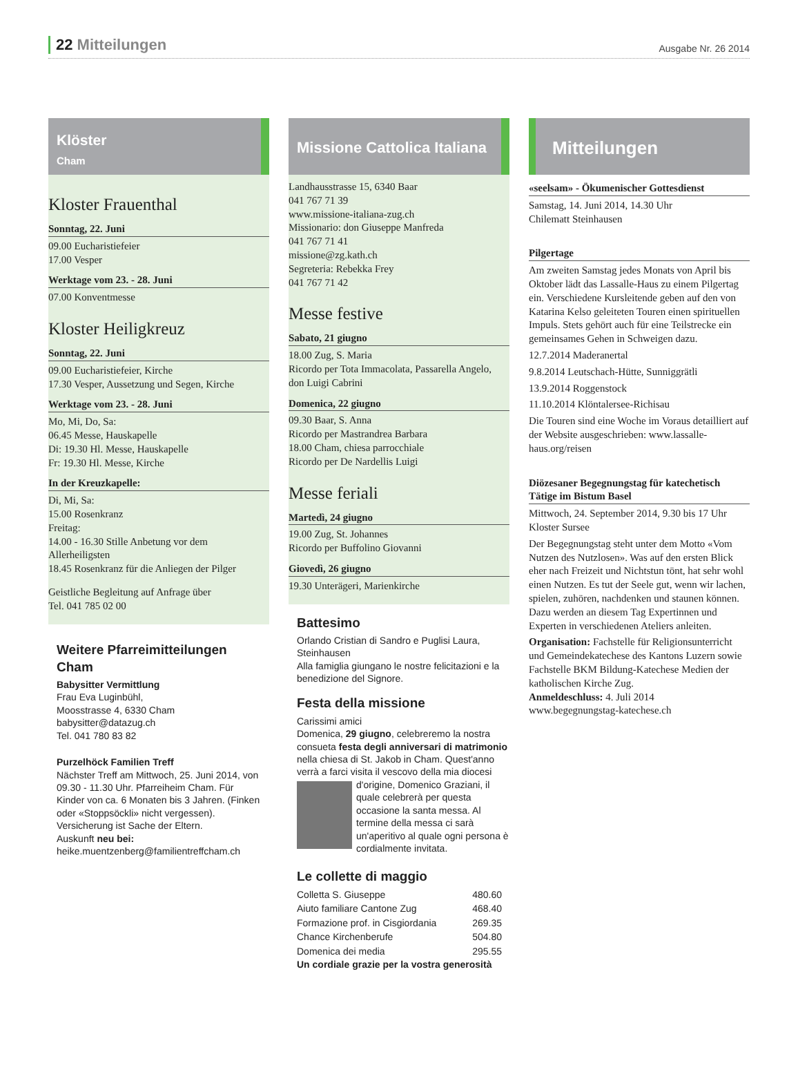22 Mitteilungen
Ausgabe Nr. 26 2014
Klöster
Cham
Kloster Frauenthal
Sonntag, 22. Juni
09.00 Eucharistiefeier
17.00 Vesper
Werktage vom 23. - 28. Juni
07.00 Konventmesse
Kloster Heiligkreuz
Sonntag, 22. Juni
09.00 Eucharistiefeier, Kirche
17.30 Vesper, Aussetzung und Segen, Kirche
Werktage vom 23. - 28. Juni
Mo, Mi, Do, Sa:
06.45 Messe, Hauskapelle
Di: 19.30 Hl. Messe, Hauskapelle
Fr: 19.30 Hl. Messe, Kirche
In der Kreuzkapelle:
Di, Mi, Sa:
15.00 Rosenkranz
Freitag:
14.00 - 16.30 Stille Anbetung vor dem Allerheiligsten
18.45 Rosenkranz für die Anliegen der Pilger
Geistliche Begleitung auf Anfrage über
Tel. 041 785 02 00
Weitere Pfarreimitteilungen Cham
Babysitter Vermittlung
Frau Eva Luginbühl,
Moosstrasse 4, 6330 Cham
babysitter@datazug.ch
Tel. 041 780 83 82
Purzelhöck Familien Treff
Nächster Treff am Mittwoch, 25. Juni 2014, von 09.30 - 11.30 Uhr. Pfarreiheim Cham. Für Kinder von ca. 6 Monaten bis 3 Jahren. (Finken oder «Stoppsöckli» nicht vergessen). Versicherung ist Sache der Eltern.
Auskunft neu bei:
heike.muentzenberg@familientreffcham.ch
Missione Cattolica Italiana
Landhausstrasse 15, 6340 Baar
041 767 71 39
www.missione-italiana-zug.ch
Missionario: don Giuseppe Manfreda
041 767 71 41
missione@zg.kath.ch
Segreteria: Rebekka Frey
041 767 71 42
Messe festive
Sabato, 21 giugno
18.00 Zug, S. Maria
Ricordo per Tota Immacolata, Passarella Angelo, don Luigi Cabrini
Domenica, 22 giugno
09.30 Baar, S. Anna
Ricordo per Mastrandrea Barbara
18.00 Cham, chiesa parrocchiale
Ricordo per De Nardellis Luigi
Messe feriali
Martedì, 24 giugno
19.00 Zug, St. Johannes
Ricordo per Buffolino Giovanni
Giovedì, 26 giugno
19.30 Unterägeri, Marienkirche
Battesimo
Orlando Cristian di Sandro e Puglisi Laura, Steinhausen
Alla famiglia giungano le nostre felicitazioni e la benedizione del Signore.
Festa della missione
Carissimi amici
Domenica, 29 giugno, celebreremo la nostra consueta festa degli anniversari di matrimonio nella chiesa di St. Jakob in Cham. Quest'anno verrà a farci visita il vescovo della mia diocesi d'origine, Domenico Graziani, il quale celebrerà per questa occasione la santa messa. Al termine della messa ci sarà un'aperitivo al quale ogni persona è cordialmente invitata.
Le collette di maggio
| Colletta S. Giuseppe | 480.60 |
| Aiuto familiare Cantone Zug | 468.40 |
| Formazione prof. in Cisgiordania | 269.35 |
| Chance Kirchenberufe | 504.80 |
| Domenica dei media | 295.55 |
Un cordiale grazie per la vostra generosità
Mitteilungen
«seelsam» - Ökumenischer Gottesdienst
Samstag, 14. Juni 2014, 14.30 Uhr
Chilematt Steinhausen
Pilgertage
Am zweiten Samstag jedes Monats von April bis Oktober lädt das Lassalle-Haus zu einem Pilgertag ein. Verschiedene Kursleitende geben auf den von Katarina Kelso geleiteten Touren einen spirituellen Impuls. Stets gehört auch für eine Teilstrecke ein gemeinsames Gehen in Schweigen dazu.
12.7.2014 Maderanertal
9.8.2014 Leutschach-Hütte, Sunniggrätli
13.9.2014 Roggenstock
11.10.2014 Klöntalersee-Richisau
Die Touren sind eine Woche im Voraus detailliert auf der Website ausgeschrieben: www.lassalle-haus.org/reisen
Diözesaner Begegnungstag für katechetisch Tätige im Bistum Basel
Mittwoch, 24. September 2014, 9.30 bis 17 Uhr
Kloster Sursee
Der Begegnungstag steht unter dem Motto «Vom Nutzen des Nutzlosen». Was auf den ersten Blick eher nach Freizeit und Nichtstun tönt, hat sehr wohl einen Nutzen. Es tut der Seele gut, wenn wir lachen, spielen, zuhören, nachdenken und staunen können. Dazu werden an diesem Tag Expertinnen und Experten in verschiedenen Ateliers anleiten.
Organisation: Fachstelle für Religionsunterricht und Gemeindekatechese des Kantons Luzern sowie Fachstelle BKM Bildung-Katechese Medien der katholischen Kirche Zug.
Anmeldeschluss: 4. Juli 2014
www.begegnungstag-katechese.ch